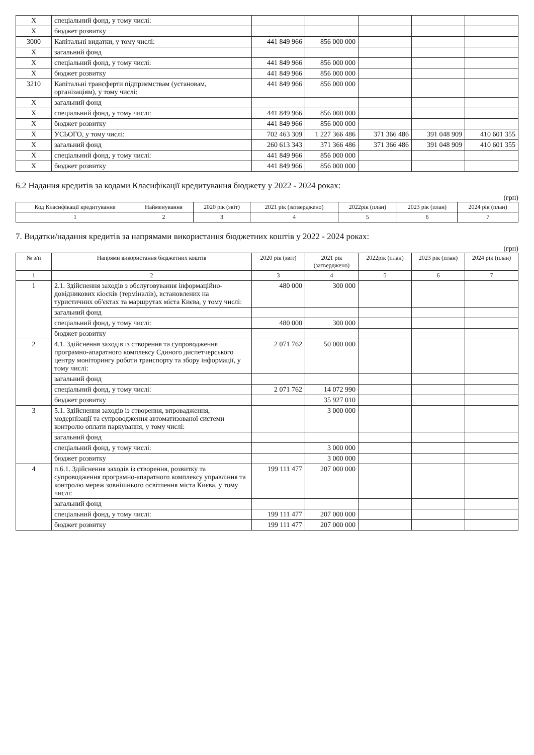| X | спеціальний фонд, у тому числі: | | | | | |
| X | бюджет розвитку | | | | | |
| 3000 | Капітальні видатки, у тому числі: | 441 849 966 | 856 000 000 | | | |
| X | загальний фонд | | | | | |
| X | спеціальний фонд, у тому числі: | 441 849 966 | 856 000 000 | | | |
| X | бюджет розвитку | 441 849 966 | 856 000 000 | | | |
| 3210 | Капітальні трансферти підприємствам (установам, організаціям), у тому числі: | 441 849 966 | 856 000 000 | | | |
| X | загальний фонд | | | | | |
| X | спеціальний фонд, у тому числі: | 441 849 966 | 856 000 000 | | | |
| X | бюджет розвитку | 441 849 966 | 856 000 000 | | | |
| X | УСЬОГО, у тому числі: | 702 463 309 | 1 227 366 486 | 371 366 486 | 391 048 909 | 410 601 355 |
| X | загальний фонд | 260 613 343 | 371 366 486 | 371 366 486 | 391 048 909 | 410 601 355 |
| X | спеціальний фонд, у тому числі: | 441 849 966 | 856 000 000 | | | |
| X | бюджет розвитку | 441 849 966 | 856 000 000 | | | |
6.2 Надання кредитів за кодами Класифікації кредитування бюджету у 2022 - 2024 роках:
(грн)
| Код Класифікації кредитування | Найменування | 2020 рік (звіт) | 2021 рік (затверджено) | 2022рік (план) | 2023 рік (план) | 2024 рік (план) |
| --- | --- | --- | --- | --- | --- | --- |
| 1 | 2 | 3 | 4 | 5 | 6 | 7 |
7. Видатки/надання кредитів за напрямами використання бюджетних коштів у 2022 - 2024 роках:
(грн)
| № з/п | Напрями використання бюджетних коштів | 2020 рік (звіт) | 2021 рік (затверджено) | 2022рік (план) | 2023 рік (план) | 2024 рік (план) |
| --- | --- | --- | --- | --- | --- | --- |
| 1 | 2 | 3 | 4 | 5 | 6 | 7 |
| 1 | 2.1. Здійснення заходів з обслуговування інформаційно-довідникових кіосків (терміналів), встановлених на туристичних об'єктах та маршрутах міста Києва, у тому числі: | 480 000 | 300 000 | | | |
| | загальний фонд | | | | | |
| | спеціальний фонд, у тому числі: | 480 000 | 300 000 | | | |
| | бюджет розвитку | | | | | |
| 2 | 4.1. Здійснення заходів із створення та супроводження програмно-апаратного комплексу Єдиного диспетчерського центру моніторингу роботи транспорту та збору інформації, у тому числі: | 2 071 762 | 50 000 000 | | | |
| | загальний фонд | | | | | |
| | спеціальний фонд, у тому числі: | 2 071 762 | 14 072 990 | | | |
| | бюджет розвитку | | 35 927 010 | | | |
| 3 | 5.1. Здійснення заходів із створення, впровадження, модернізації та супроводження автоматизованої системи контролю оплати паркування, у тому числі: | | 3 000 000 | | | |
| | загальний фонд | | | | | |
| | спеціальний фонд, у тому числі: | | 3 000 000 | | | |
| | бюджет розвитку | | 3 000 000 | | | |
| 4 | п.6.1. Здійснення заходів із створення, розвитку та супроводження програмно-апаратного комплексу управління та контролю мереж зовнішнього освітлення міста Києва, у тому числі: | 199 111 477 | 207 000 000 | | | |
| | загальний фонд | | | | | |
| | спеціальний фонд, у тому числі: | 199 111 477 | 207 000 000 | | | |
| | бюджет розвитку | 199 111 477 | 207 000 000 | | | |